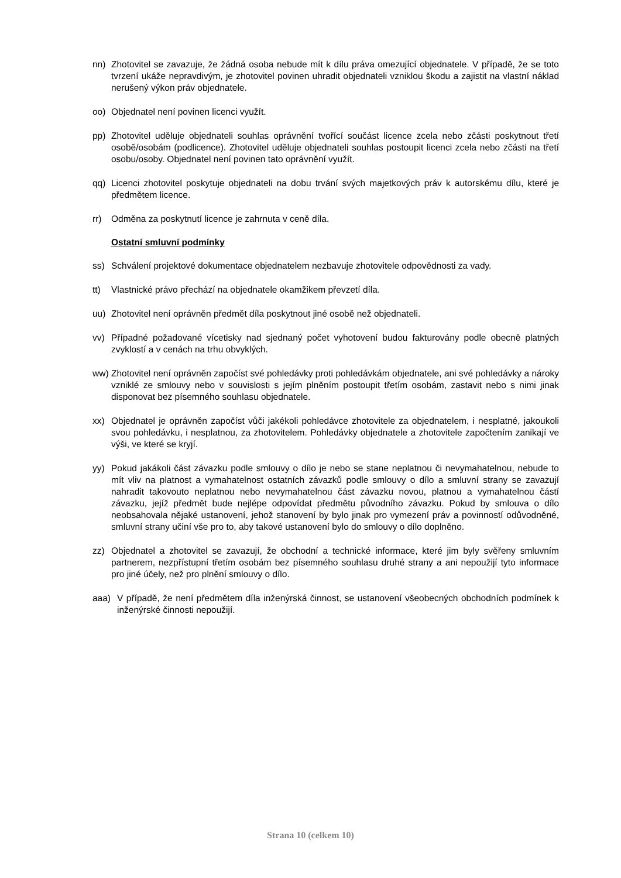nn) Zhotovitel se zavazuje, že žádná osoba nebude mít k dílu práva omezující objednatele. V případě, že se toto tvrzení ukáže nepravdivým, je zhotovitel povinen uhradit objednateli vzniklou škodu a zajistit na vlastní náklad nerušený výkon práv objednatele.
oo) Objednatel není povinen licenci využít.
pp) Zhotovitel uděluje objednateli souhlas oprávnění tvořící součást licence zcela nebo zčásti poskytnout třetí osobě/osobám (podlicence). Zhotovitel uděluje objednateli souhlas postoupit licenci zcela nebo zčásti na třetí osobu/osoby. Objednatel není povinen tato oprávnění využít.
qq) Licenci zhotovitel poskytuje objednateli na dobu trvání svých majetkových práv k autorskému dílu, které je předmětem licence.
rr) Odměna za poskytnutí licence je zahrnuta v ceně díla.
Ostatní smluvní podmínky
ss) Schválení projektové dokumentace objednatelem nezbavuje zhotovitele odpovědnosti za vady.
tt) Vlastnické právo přechází na objednatele okamžikem převzetí díla.
uu) Zhotovitel není oprávněn předmět díla poskytnout jiné osobě než objednateli.
vv) Případné požadované vícetisky nad sjednaný počet vyhotovení budou fakturovány podle obecně platných zvyklostí a v cenách na trhu obvyklých.
ww) Zhotovitel není oprávněn započíst své pohledávky proti pohledávkám objednatele, ani své pohledávky a nároky vzniklé ze smlouvy nebo v souvislosti s jejím plněním postoupit třetím osobám, zastavit nebo s nimi jinak disponovat bez písemného souhlasu objednatele.
xx) Objednatel je oprávněn započíst vůči jakékoli pohledávce zhotovitele za objednatelem, i nesplatné, jakoukoli svou pohledávku, i nesplatnou, za zhotovitelem. Pohledávky objednatele a zhotovitele započtením zanikají ve výši, ve které se kryjí.
yy) Pokud jakákoli část závazku podle smlouvy o dílo je nebo se stane neplatnou či nevymahatelnou, nebude to mít vliv na platnost a vymahatelnost ostatních závazků podle smlouvy o dílo a smluvní strany se zavazují nahradit takovouto neplatnou nebo nevymahatelnou část závazku novou, platnou a vymahatelnou částí závazku, jejíž předmět bude nejlépe odpovídat předmětu původního závazku. Pokud by smlouva o dílo neobsahovala nějaké ustanovení, jehož stanovení by bylo jinak pro vymezení práv a povinností odůvodněné, smluvní strany učiní vše pro to, aby takové ustanovení bylo do smlouvy o dílo doplněno.
zz) Objednatel a zhotovitel se zavazují, že obchodní a technické informace, které jim byly svěřeny smluvním partnerem, nezpřístupní třetím osobám bez písemného souhlasu druhé strany a ani nepoužijí tyto informace pro jiné účely, než pro plnění smlouvy o dílo.
aaa) V případě, že není předmětem díla inženýrská činnost, se ustanovení všeobecných obchodních podmínek k inženýrské činnosti nepoužijí.
Strana 10 (celkem 10)